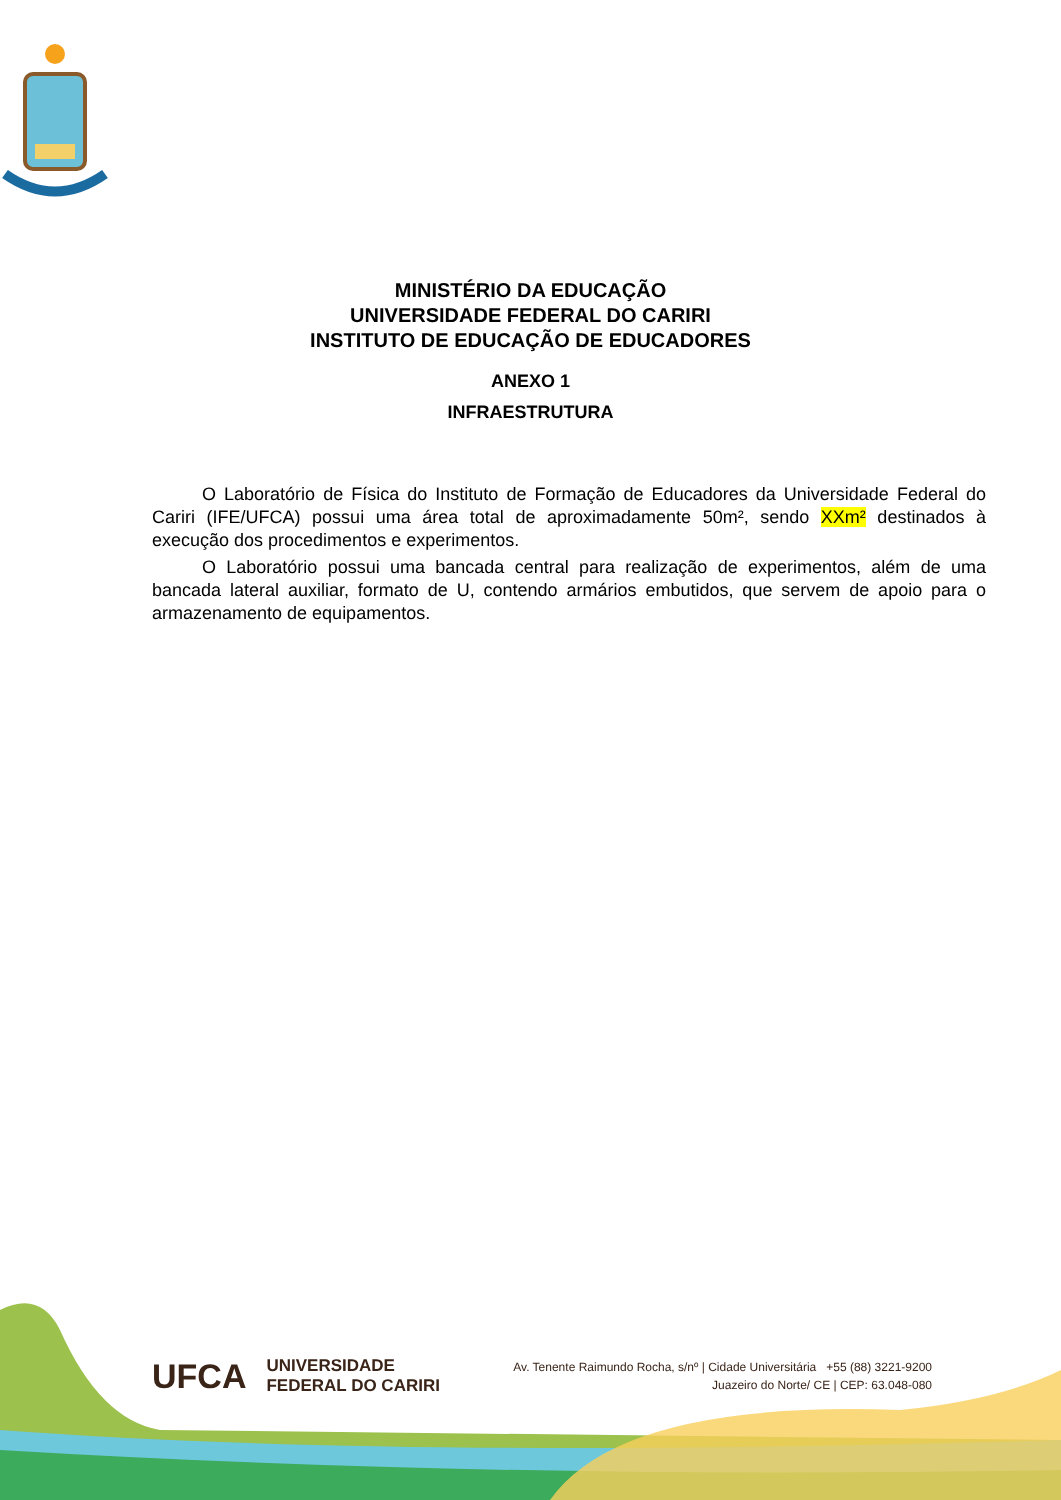MINISTÉRIO DA EDUCAÇÃO
UNIVERSIDADE FEDERAL DO CARIRI
INSTITUTO DE EDUCAÇÃO DE EDUCADORES
ANEXO 1
INFRAESTRUTURA
O Laboratório de Física do Instituto de Formação de Educadores da Universidade Federal do Cariri (IFE/UFCA) possui uma área total de aproximadamente 50m², sendo XXm² destinados à execução dos procedimentos e experimentos.
O Laboratório possui uma bancada central para realização de experimentos, além de uma bancada lateral auxiliar, formato de U, contendo armários embutidos, que servem de apoio para o armazenamento de equipamentos.
UFCA
UNIVERSIDADE
FEDERAL DO CARIRI
Av. Tenente Raimundo Rocha, s/nº | Cidade Universitária +55 (88) 3221-9200
Juazeiro do Norte/ CE | CEP: 63.048-080